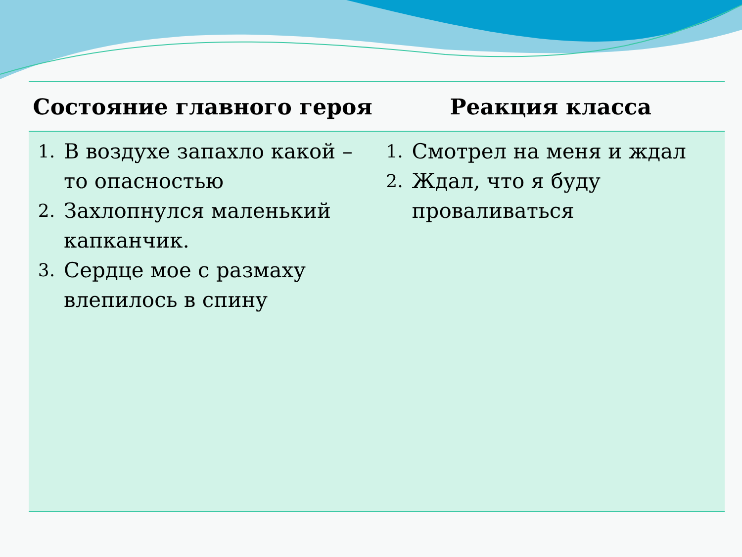| Состояние главного героя | Реакция класса |
| --- | --- |
| 1. В воздухе запахло какой – то опасностью 2. Захлопнулся маленький капканчик. 3. Сердце мое с размаху влепилось в спину | 1. Смотрел на меня и ждал 2. Ждал, что я буду проваливаться |